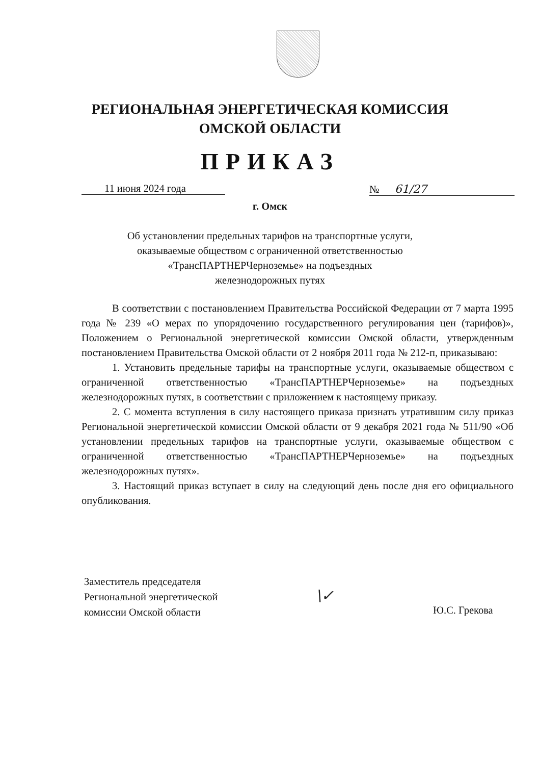РЕГИОНАЛЬНАЯ ЭНЕРГЕТИЧЕСКАЯ КОМИССИЯ
ОМСКОЙ ОБЛАСТИ
ПРИКАЗ
11 июня 2024 года № 61/27
г. Омск
Об установлении предельных тарифов на транспортные услуги,
оказываемые обществом с ограниченной ответственностью
«ТрансПАРТНЕРЧерноземье» на подъездных
железнодорожных путях
В соответствии с постановлением Правительства Российской Федерации от 7 марта 1995 года № 239 «О мерах по упорядочению государственного регулирования цен (тарифов)», Положением о Региональной энергетической комиссии Омской области, утвержденным постановлением Правительства Омской области от 2 ноября 2011 года № 212-п, приказываю:
1. Установить предельные тарифы на транспортные услуги, оказываемые обществом с ограниченной ответственностью «ТрансПАРТНЕРЧерноземье» на подъездных железнодорожных путях, в соответствии с приложением к настоящему приказу.
2. С момента вступления в силу настоящего приказа признать утратившим силу приказ Региональной энергетической комиссии Омской области от 9 декабря 2021 года № 511/90 «Об установлении предельных тарифов на транспортные услуги, оказываемые обществом с ограниченной ответственностью «ТрансПАРТНЕРЧерноземье» на подъездных железнодорожных путях».
3. Настоящий приказ вступает в силу на следующий день после дня его официального опубликования.
Заместитель председателя
Региональной энергетической
комиссии Омской области
\✓‎
Ю.С. Грекова